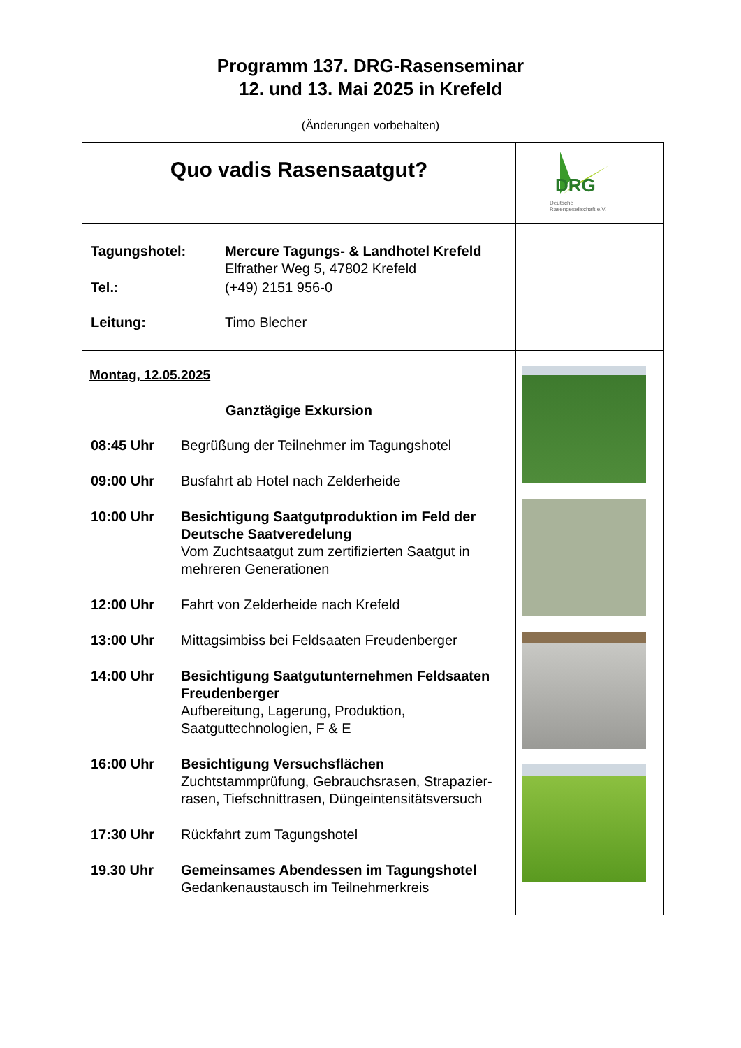Programm 137. DRG-Rasenseminar
12. und 13. Mai 2025 in Krefeld
(Änderungen vorbehalten)
| Quo vadis Rasensaatgut? | DRG Deutsche Rasengesellschaft e.V. |
| / Tagungshotel: / Mercure Tagungs- & Landhotel Krefeld Elfrather Weg 5, 47802 Krefeld / / Tel.: / (+49) 2151 956-0 / / Leitung: / Timo Blecher / | |
| Montag, 12.05.2025 Ganztägige Exkursion / 08:45 Uhr / Begrüßung der Teilnehmer im Tagungshotel / / 09:00 Uhr / Busfahrt ab Hotel nach Zelderheide / / 10:00 Uhr / Besichtigung Saatgutproduktion im Feld der Deutsche Saatveredelung Vom Zuchtsaatgut zum zertifizierten Saatgut in mehreren Generationen / / 12:00 Uhr / Fahrt von Zelderheide nach Krefeld / / 13:00 Uhr / Mittagsimbiss bei Feldsaaten Freudenberger / / 14:00 Uhr / Besichtigung Saatgutunternehmen Feldsaaten Freudenberger Aufbereitung, Lagerung, Produktion, Saatguttechnologien, F & E / / 16:00 Uhr / Besichtigung Versuchsflächen Zuchtstammprüfung, Gebrauchsrasen, Strapazier-rasen, Tiefschnittrasen, Düngeintensitätsversuch / / 17:30 Uhr / Rückfahrt zum Tagungshotel / / 19.30 Uhr / Gemeinsames Abendessen im Tagungshotel Gedankenaustausch im Teilnehmerkreis / | |